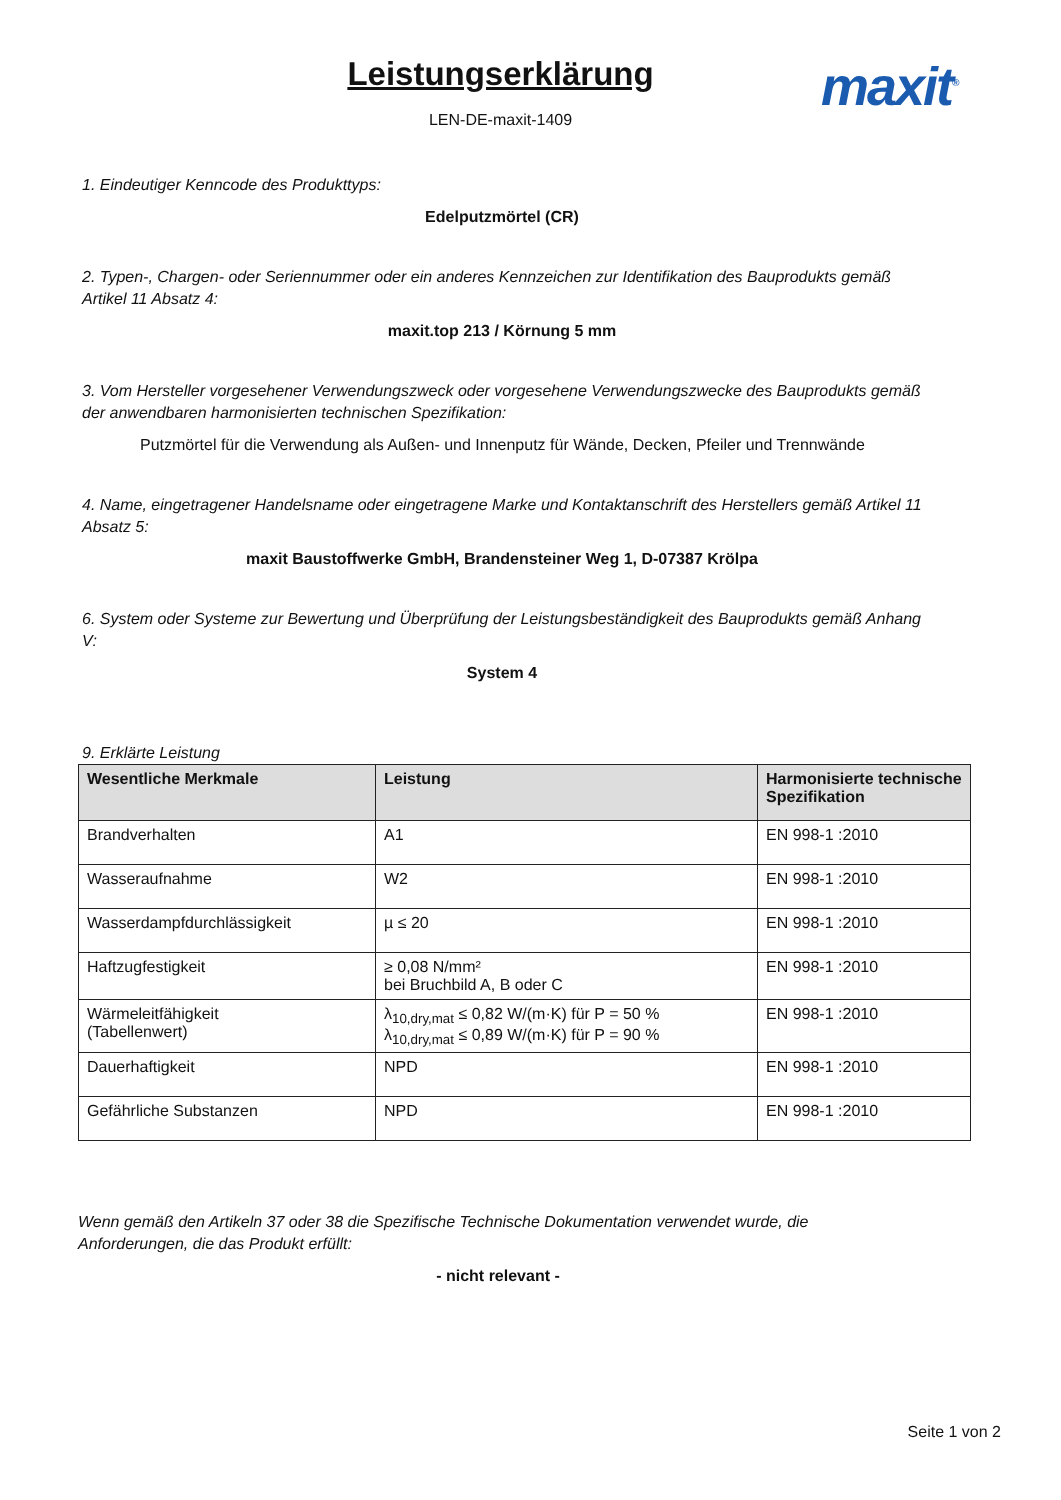Leistungserklärung
LEN-DE-maxit-1409
maxit<sup>®</sup>
1. Eindeutiger Kenncode des Produkttyps:
Edelputzmörtel (CR)
2. Typen-, Chargen- oder Seriennummer oder ein anderes Kennzeichen zur Identifikation des Bauprodukts gemäß Artikel 11 Absatz 4:
maxit.top 213 / Körnung 5 mm
3. Vom Hersteller vorgesehener Verwendungszweck oder vorgesehene Verwendungszwecke des Bauprodukts gemäß der anwendbaren harmonisierten technischen Spezifikation:
Putzmörtel für die Verwendung als Außen- und Innenputz für Wände, Decken, Pfeiler und Trennwände
4. Name, eingetragener Handelsname oder eingetragene Marke und Kontaktanschrift des Herstellers gemäß Artikel 11 Absatz 5:
maxit Baustoffwerke GmbH, Brandensteiner Weg 1, D-07387 Krölpa
6. System oder Systeme zur Bewertung und Überprüfung der Leistungsbeständigkeit des Bauprodukts gemäß Anhang V:
System 4
9. Erklärte Leistung
| Wesentliche Merkmale | Leistung | Harmonisierte technische Spezifikation |
| --- | --- | --- |
| Brandverhalten | A1 | EN 998-1 :2010 |
| Wasseraufnahme | W2 | EN 998-1 :2010 |
| Wasserdampfdurchlässigkeit | µ ≤ 20 | EN 998-1 :2010 |
| Haftzugfestigkeit | ≥ 0,08 N/mm² bei Bruchbild A, B oder C | EN 998-1 :2010 |
| Wärmeleitfähigkeit (Tabellenwert) | λ<sub>10,dry,mat</sub> ≤ 0,82 W/(m·K) für P = 50 % λ<sub>10,dry,mat</sub> ≤ 0,89 W/(m·K) für P = 90 % | EN 998-1 :2010 |
| Dauerhaftigkeit | NPD | EN 998-1 :2010 |
| Gefährliche Substanzen | NPD | EN 998-1 :2010 |
Wenn gemäß den Artikeln 37 oder 38 die Spezifische Technische Dokumentation verwendet wurde, die Anforderungen, die das Produkt erfüllt:
- nicht relevant -
Seite 1 von 2